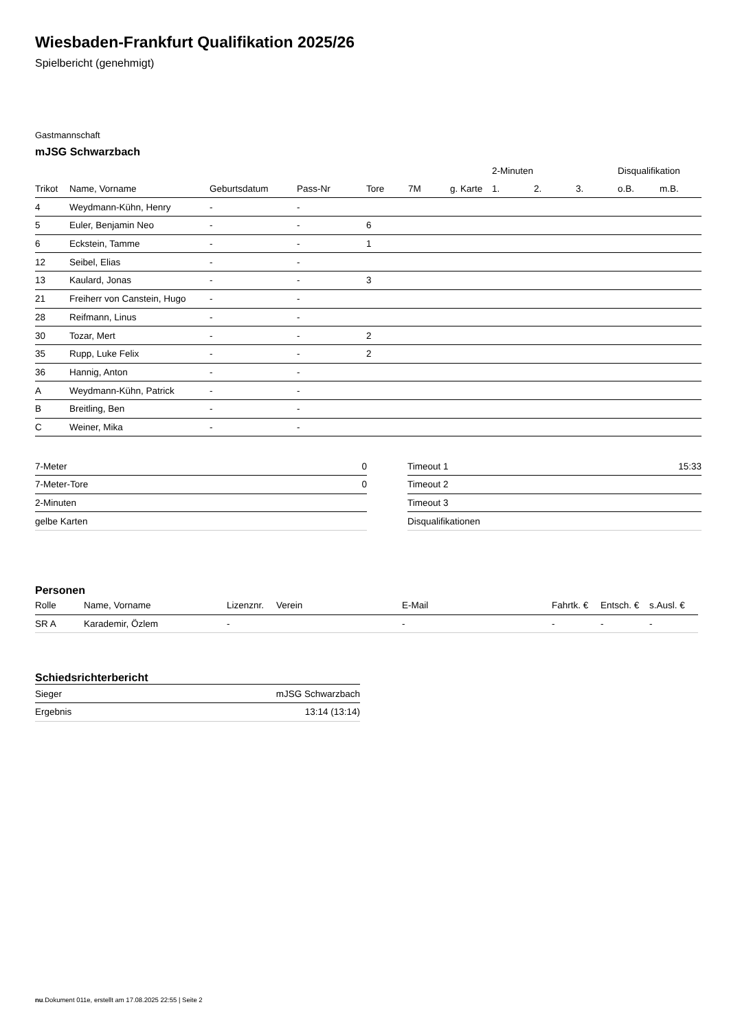Wiesbaden-Frankfurt Qualifikation 2025/26
Spielbericht (genehmigt)
Gastmannschaft
mJSG Schwarzbach
| | | | | | | | 2-Minuten | | | Disqualifikation | |
| --- | --- | --- | --- | --- | --- | --- | --- | --- | --- | --- | --- |
| Trikot | Name, Vorname | Geburtsdatum | Pass-Nr | Tore | 7M | g. Karte | 1. | 2. | 3. | o.B. | m.B. |
| 4 | Weydmann-Kühn, Henry | - | - | | | | | | | | |
| 5 | Euler, Benjamin Neo | - | - | 6 | | | | | | | |
| 6 | Eckstein, Tamme | - | - | 1 | | | | | | | |
| 12 | Seibel, Elias | - | - | | | | | | | | |
| 13 | Kaulard, Jonas | - | - | 3 | | | | | | | |
| 21 | Freiherr von Canstein, Hugo | - | - | | | | | | | | |
| 28 | Reifmann, Linus | - | - | | | | | | | | |
| 30 | Tozar, Mert | - | - | 2 | | | | | | | |
| 35 | Rupp, Luke Felix | - | - | 2 | | | | | | | |
| 36 | Hannig, Anton | - | - | | | | | | | | |
| A | Weydmann-Kühn, Patrick | - | - | | | | | | | | |
| B | Breitling, Ben | - | - | | | | | | | | |
| C | Weiner, Mika | - | - | | | | | | | | |
| 7-Meter | 0 |
| 7-Meter-Tore | 0 |
| 2-Minuten | |
| gelbe Karten | |
| Timeout 1 | 15:33 |
| Timeout 2 | |
| Timeout 3 | |
| Disqualifikationen | |
Personen
| Rolle | Name, Vorname | Lizenznr. | Verein | E-Mail | Fahrtk. € | Entsch. € | s.Ausl. € |
| --- | --- | --- | --- | --- | --- | --- | --- |
| SR A | Karademir, Özlem | - | | - | - | - | - |
Schiedsrichterbericht
| Sieger | mJSG Schwarzbach |
| Ergebnis | 13:14 (13:14) |
nu.Dokument 011e, erstellt am 17.08.2025 22:55 | Seite 2